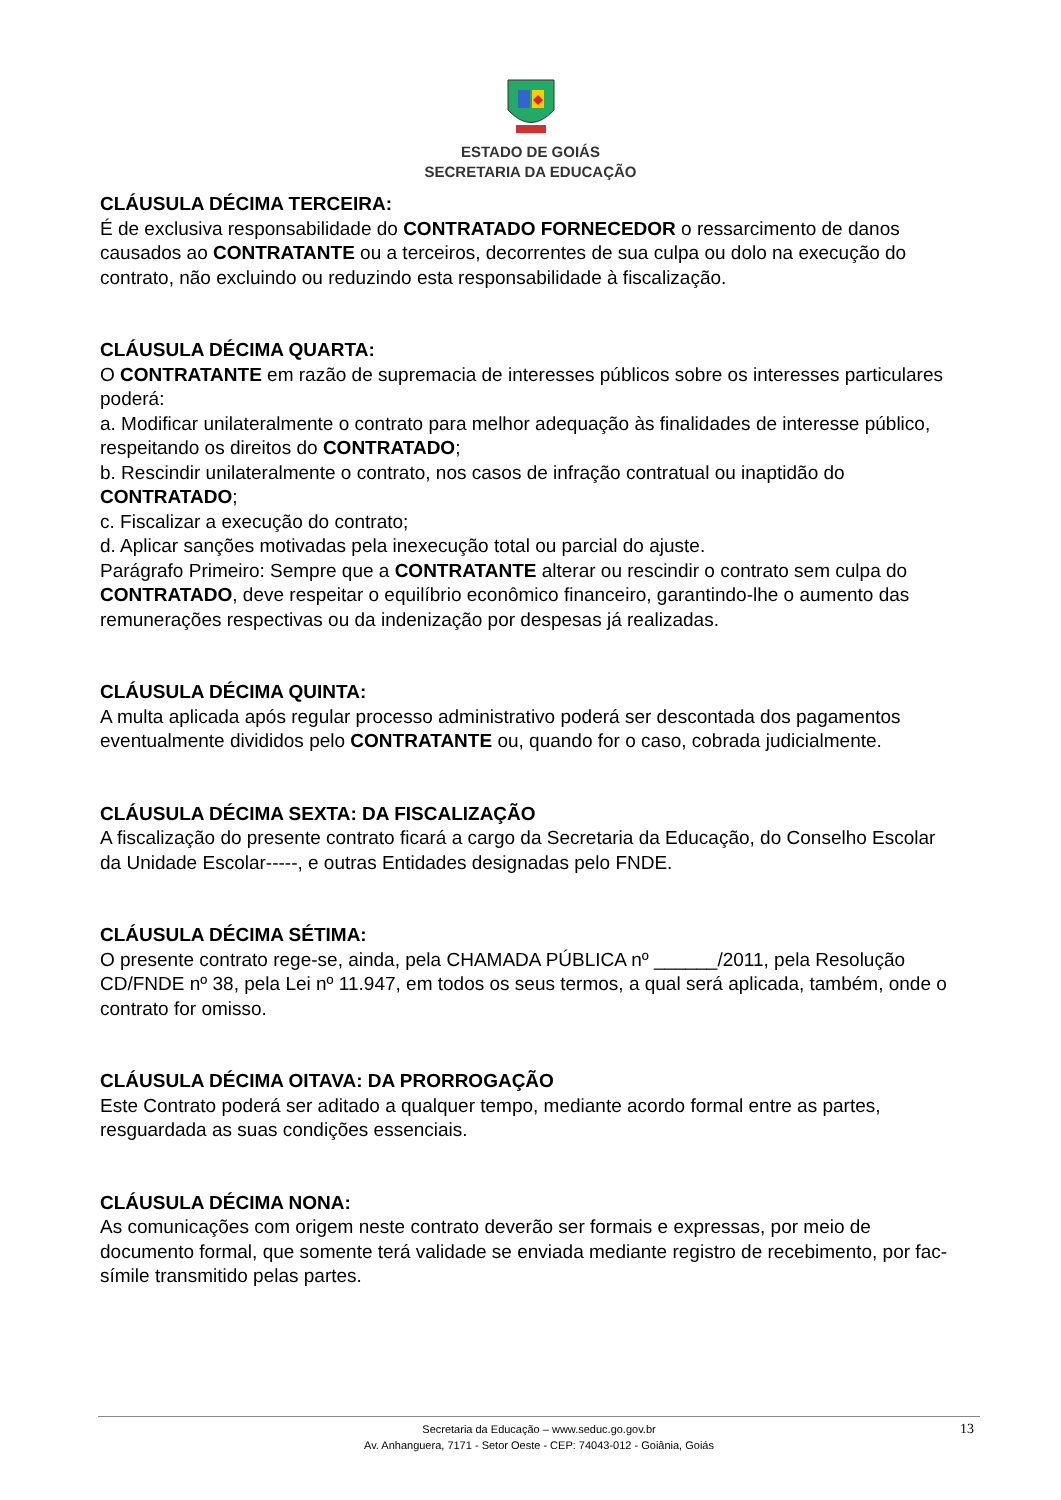ESTADO DE GOIÁS
SECRETARIA DA EDUCAÇÃO
CLÁUSULA DÉCIMA TERCEIRA:
É de exclusiva responsabilidade do CONTRATADO FORNECEDOR o ressarcimento de danos causados ao CONTRATANTE ou a terceiros, decorrentes de sua culpa ou dolo na execução do contrato, não excluindo ou reduzindo esta responsabilidade à fiscalização.
CLÁUSULA DÉCIMA QUARTA:
O CONTRATANTE em razão de supremacia de interesses públicos sobre os interesses particulares poderá:
a. Modificar unilateralmente o contrato para melhor adequação às finalidades de interesse público, respeitando os direitos do CONTRATADO;
b. Rescindir unilateralmente o contrato, nos casos de infração contratual ou inaptidão do CONTRATADO;
c. Fiscalizar a execução do contrato;
d. Aplicar sanções motivadas pela inexecução total ou parcial do ajuste.
Parágrafo Primeiro: Sempre que a CONTRATANTE alterar ou rescindir o contrato sem culpa do CONTRATADO, deve respeitar o equilíbrio econômico financeiro, garantindo-lhe o aumento das remunerações respectivas ou da indenização por despesas já realizadas.
CLÁUSULA DÉCIMA QUINTA:
A multa aplicada após regular processo administrativo poderá ser descontada dos pagamentos eventualmente divididos pelo CONTRATANTE ou, quando for o caso, cobrada judicialmente.
CLÁUSULA DÉCIMA SEXTA: DA FISCALIZAÇÃO
A fiscalização do presente contrato ficará a cargo da Secretaria da Educação, do Conselho Escolar da Unidade Escolar-----, e outras Entidades designadas pelo FNDE.
CLÁUSULA DÉCIMA SÉTIMA:
O presente contrato rege-se, ainda, pela CHAMADA PÚBLICA nº ______/2011, pela Resolução CD/FNDE nº 38, pela Lei nº 11.947, em todos os seus termos, a qual será aplicada, também, onde o contrato for omisso.
CLÁUSULA DÉCIMA OITAVA: DA PRORROGAÇÃO
Este Contrato poderá ser aditado a qualquer tempo, mediante acordo formal entre as partes, resguardada as suas condições essenciais.
CLÁUSULA DÉCIMA NONA:
As comunicações com origem neste contrato deverão ser formais e expressas, por meio de documento formal, que somente terá validade se enviada mediante registro de recebimento, por fac-símile transmitido pelas partes.
Secretaria da Educação – www.seduc.go.gov.br
Av. Anhanguera, 7171 - Setor Oeste - CEP: 74043-012 - Goiânia, Goiás
13